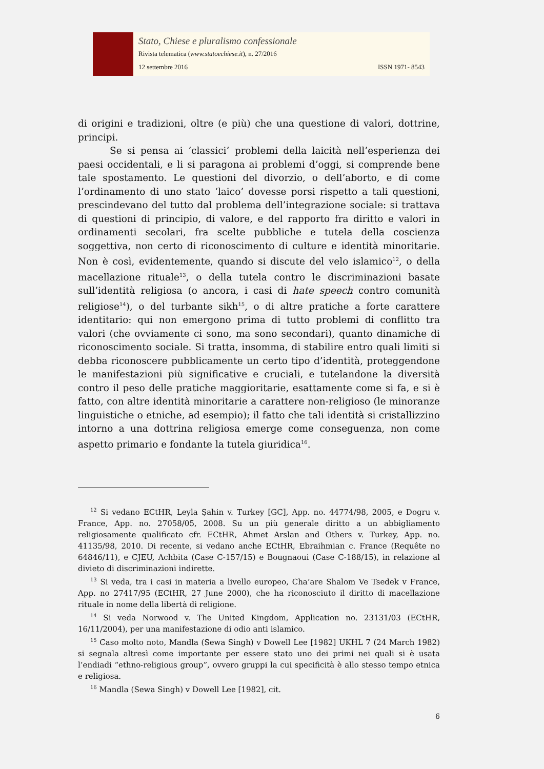Stato, Chiese e pluralismo confessionale
Rivista telematica (www.statoechiese.it), n. 27/2016
12 settembre 2016 ISSN 1971- 8543
di origini e tradizioni, oltre (e più) che una questione di valori, dottrine, principi.
Se si pensa ai ‘classici’ problemi della laicità nell’esperienza dei paesi occidentali, e li si paragona ai problemi d’oggi, si comprende bene tale spostamento. Le questioni del divorzio, o dell’aborto, e di come l’ordinamento di uno stato ‘laico’ dovesse porsi rispetto a tali questioni, prescindevano del tutto dal problema dell’integrazione sociale: si trattava di questioni di principio, di valore, e del rapporto fra diritto e valori in ordinamenti secolari, fra scelte pubbliche e tutela della coscienza soggettiva, non certo di riconoscimento di culture e identità minoritarie. Non è così, evidentemente, quando si discute del velo islamico<sup>12</sup>, o della macellazione rituale<sup>13</sup>, o della tutela contro le discriminazioni basate sull’identità religiosa (o ancora, i casi di hate speech contro comunità religiose<sup>14</sup>), o del turbante sikh<sup>15</sup>, o di altre pratiche a forte carattere identitario: qui non emergono prima di tutto problemi di conflitto tra valori (che ovviamente ci sono, ma sono secondari), quanto dinamiche di riconoscimento sociale. Si tratta, insomma, di stabilire entro quali limiti si debba riconoscere pubblicamente un certo tipo d’identità, proteggendone le manifestazioni più significative e cruciali, e tutelandone la diversità contro il peso delle pratiche maggioritarie, esattamente come si fa, e si è fatto, con altre identità minoritarie a carattere non-religioso (le minoranze linguistiche o etniche, ad esempio); il fatto che tali identità si cristallizzino intorno a una dottrina religiosa emerge come conseguenza, non come aspetto primario e fondante la tutela giuridica<sup>16</sup>.
<sup>12</sup> Si vedano ECtHR, Leyla Şahin v. Turkey [GC], App. no. 44774/98, 2005, e Dogru v. France, App. no. 27058/05, 2008. Su un più generale diritto a un abbigliamento religiosamente qualificato cfr. ECtHR, Ahmet Arslan and Others v. Turkey, App. no. 41135/98, 2010. Di recente, si vedano anche ECtHR, Ebraihmian c. France (Requête no 64846/11), e CJEU, Achbita (Case C-157/15) e Bougnaoui (Case C-188/15), in relazione al divieto di discriminazioni indirette.
<sup>13</sup> Si veda, tra i casi in materia a livello europeo, Cha’are Shalom Ve Tsedek v France, App. no 27417/95 (ECtHR, 27 June 2000), che ha riconosciuto il diritto di macellazione rituale in nome della libertà di religione.
<sup>14</sup> Si veda Norwood v. The United Kingdom, Application no. 23131/03 (ECtHR, 16/11/2004), per una manifestazione di odio anti islamico.
<sup>15</sup> Caso molto noto, Mandla (Sewa Singh) v Dowell Lee [1982] UKHL 7 (24 March 1982) si segnala altresì come importante per essere stato uno dei primi nei quali si è usata l’endiadi “ethno-religious group”, ovvero gruppi la cui specificità è allo stesso tempo etnica e religiosa.
<sup>16</sup> Mandla (Sewa Singh) v Dowell Lee [1982], cit.
6